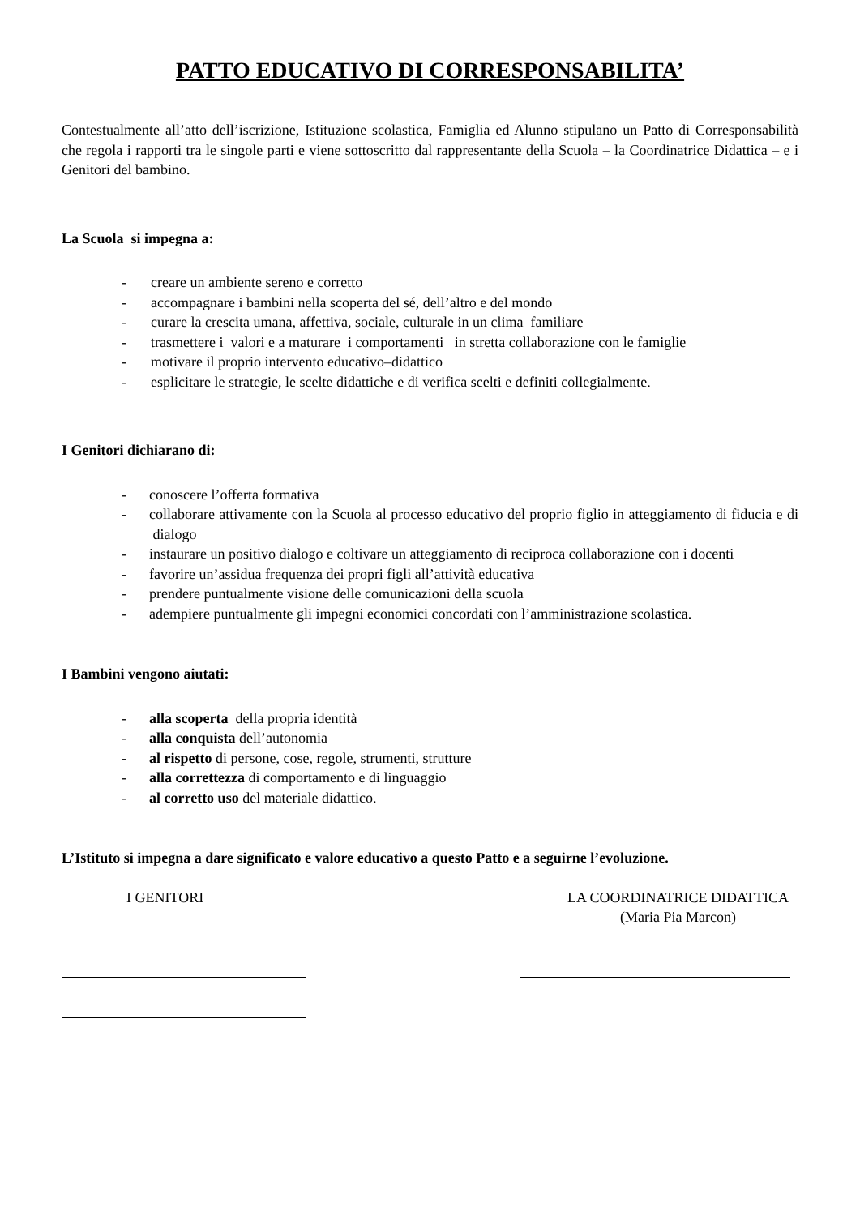PATTO EDUCATIVO DI CORRESPONSABILITA’
Contestualmente all’atto dell’iscrizione, Istituzione scolastica, Famiglia ed Alunno stipulano un Patto di Corresponsabilità che regola i rapporti tra le singole parti e viene sottoscritto dal rappresentante della Scuola – la Coordinatrice Didattica – e i Genitori del bambino.
La Scuola si impegna a:
- creare un ambiente sereno e corretto
- accompagnare i bambini nella scoperta del sé, dell’altro e del mondo
- curare la crescita umana, affettiva, sociale, culturale in un clima familiare
- trasmettere i valori e a maturare i comportamenti in stretta collaborazione con le famiglie
- motivare il proprio intervento educativo–didattico
- esplicitare le strategie, le scelte didattiche e di verifica scelti e definiti collegialmente.
I Genitori dichiarano di:
- conoscere l’offerta formativa
- collaborare attivamente con la Scuola al processo educativo del proprio figlio in atteggiamento di fiducia e di dialogo
- instaurare un positivo dialogo e coltivare un atteggiamento di reciproca collaborazione con i docenti
- favorire un’assidua frequenza dei propri figli all’attività educativa
- prendere puntualmente visione delle comunicazioni della scuola
- adempiere puntualmente gli impegni economici concordati con l’amministrazione scolastica.
I Bambini vengono aiutati:
- alla scoperta della propria identità
- alla conquista dell’autonomia
- al rispetto di persone, cose, regole, strumenti, strutture
- alla correttezza di comportamento e di linguaggio
- al corretto uso del materiale didattico.
L’Istituto si impegna a dare significato e valore educativo a questo Patto e a seguirne l’evoluzione.
I GENITORI LA COORDINATRICE DIDATTICA
(Maria Pia Marcon)